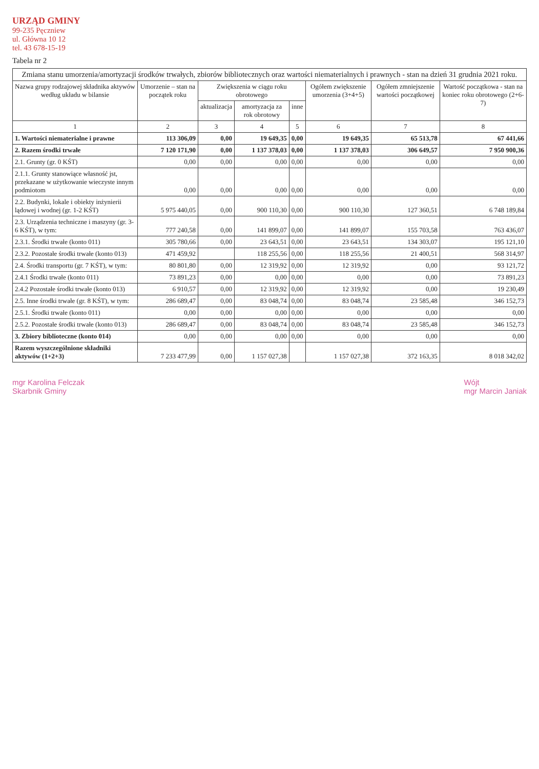URZĄD GMINY
99-235 Pęczniew
ul. Główna 10 12
tel. 43 678-15-19
Tabela nr 2
| Zmiana stanu umorzenia/amortyzacji środków trwałych, zbiorów bibliotecznych oraz wartości niematerialnych i prawnych - stan na dzień 31 grudnia 2021 roku. | | | | | | | |
| --- | --- | --- | --- | --- | --- | --- | --- |
| Nazwa grupy rodzajowej składnika aktywów według układu w bilansie | Umorzenie – stan na początek roku | Zwiększenia w ciągu roku obrotowego | | | Ogółem zwiększenie umorzenia (3+4+5) | Ogółem zmniejszenie wartości początkowej | Wartość początkowa - stan na koniec roku obrotowego (2+6-7) |
| | | aktualizacja | amortyzacja za rok obrotowy | inne | | | |
| 1 | 2 | 3 | 4 | 5 | 6 | 7 | 8 |
| 1. Wartości niematerialne i prawne | 113 306,09 | 0,00 | 19 649,35 | 0,00 | 19 649,35 | 65 513,78 | 67 441,66 |
| 2. Razem środki trwałe | 7 120 171,90 | 0,00 | 1 137 378,03 | 0,00 | 1 137 378,03 | 306 649,57 | 7 950 900,36 |
| 2.1. Grunty (gr. 0 KŚT) | 0,00 | 0,00 | 0,00 | 0,00 | 0,00 | 0,00 | 0,00 |
| 2.1.1. Grunty stanowiące własność jst, przekazane w użytkowanie wieczyste innym podmiotom | 0,00 | 0,00 | 0,00 | 0,00 | 0,00 | 0,00 | 0,00 |
| 2.2. Budynki, lokale i obiekty inżynierii lądowej i wodnej (gr. 1-2 KŚT) | 5 975 440,05 | 0,00 | 900 110,30 | 0,00 | 900 110,30 | 127 360,51 | 6 748 189,84 |
| 2.3. Urządzenia techniczne i maszyny (gr. 3-6 KŚT), w tym: | 777 240,58 | 0,00 | 141 899,07 | 0,00 | 141 899,07 | 155 703,58 | 763 436,07 |
| 2.3.1. Środki trwałe (konto 011) | 305 780,66 | 0,00 | 23 643,51 | 0,00 | 23 643,51 | 134 303,07 | 195 121,10 |
| 2.3.2. Pozostałe środki trwałe (konto 013) | 471 459,92 | | 118 255,56 | 0,00 | 118 255,56 | 21 400,51 | 568 314,97 |
| 2.4. Środki transportu (gr. 7 KŚT), w tym: | 80 801,80 | 0,00 | 12 319,92 | 0,00 | 12 319,92 | 0,00 | 93 121,72 |
| 2.4.1 Środki trwałe (konto 011) | 73 891,23 | 0,00 | 0,00 | 0,00 | 0,00 | 0,00 | 73 891,23 |
| 2.4.2 Pozostałe środki trwałe (konto 013) | 6 910,57 | 0,00 | 12 319,92 | 0,00 | 12 319,92 | 0,00 | 19 230,49 |
| 2.5. Inne środki trwałe (gr. 8 KŚT), w tym: | 286 689,47 | 0,00 | 83 048,74 | 0,00 | 83 048,74 | 23 585,48 | 346 152,73 |
| 2.5.1. Środki trwałe (konto 011) | 0,00 | 0,00 | 0,00 | 0,00 | 0,00 | 0,00 | 0,00 |
| 2.5.2. Pozostałe środki trwałe (konto 013) | 286 689,47 | 0,00 | 83 048,74 | 0,00 | 83 048,74 | 23 585,48 | 346 152,73 |
| 3. Zbiory biblioteczne (konto 014) | 0,00 | 0,00 | 0,00 | 0,00 | 0,00 | 0,00 | 0,00 |
| Razem wyszczególnione składniki aktywów (1+2+3) | 7 233 477,99 | 0,00 | 1 157 027,38 | | 1 157 027,38 | 372 163,35 | 8 018 342,02 |
mgr Karolina Felczak
Skarbnik Gminy
Wójt
mgr Marcin Janiak